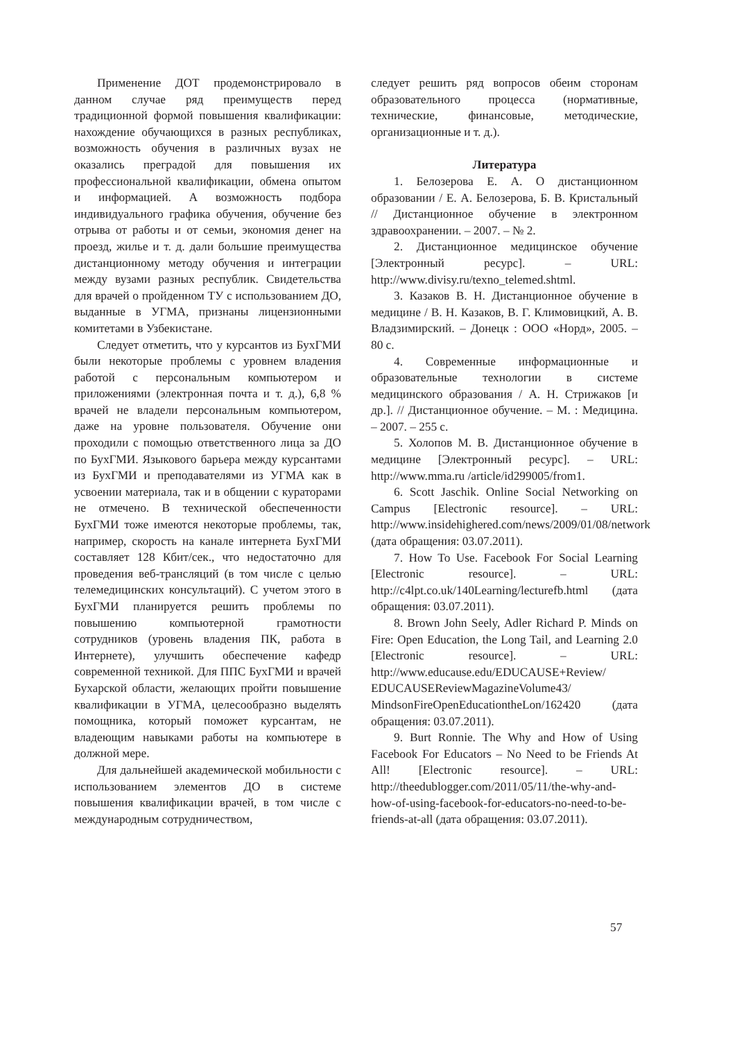Применение ДОТ продемонстрировало в данном случае ряд преимуществ перед традиционной формой повышения квалификации: нахождение обучающихся в разных республиках, возможность обучения в различных вузах не оказались преградой для повышения их профессиональной квалификации, обмена опытом и информацией. А возможность подбора индивидуального графика обучения, обучение без отрыва от работы и от семьи, экономия денег на проезд, жилье и т. д. дали большие преимущества дистанционному методу обучения и интеграции между вузами разных республик. Свидетельства для врачей о пройденном ТУ с использованием ДО, выданные в УГМА, признаны лицензионными комитетами в Узбекистане.
Следует отметить, что у курсантов из БухГМИ были некоторые проблемы с уровнем владения работой с персональным компьютером и приложениями (электронная почта и т. д.), 6,8 % врачей не владели персональным компьютером, даже на уровне пользователя. Обучение они проходили с помощью ответственного лица за ДО по БухГМИ. Языкового барьера между курсантами из БухГМИ и преподавателями из УГМА как в усвоении материала, так и в общении с кураторами не отмечено. В технической обеспеченности БухГМИ тоже имеются некоторые проблемы, так, например, скорость на канале интернета БухГМИ составляет 128 Кбит/сек., что недостаточно для проведения веб-трансляций (в том числе с целью телемедицинских консультаций). С учетом этого в БухГМИ планируется решить проблемы по повышению компьютерной грамотности сотрудников (уровень владения ПК, работа в Интернете), улучшить обеспечение кафедр современной техникой. Для ППС БухГМИ и врачей Бухарской области, желающих пройти повышение квалификации в УГМА, целесообразно выделять помощника, который поможет курсантам, не владеющим навыками работы на компьютере в должной мере.
Для дальнейшей академической мобильности с использованием элементов ДО в системе повышения квалификации врачей, в том числе с международным сотрудничеством,
следует решить ряд вопросов обеим сторонам образовательного процесса (нормативные, технические, финансовые, методические, организационные и т. д.).
Литература
1. Белозерова Е. А. О дистанционном образовании / Е. А. Белозерова, Б. В. Кристальный // Дистанционное обучение в электронном здравоохранении. – 2007. – № 2.
2. Дистанционное медицинское обучение [Электронный ресурс]. – URL: http://www.divisy.ru/texno_telemed.shtml.
3. Казаков В. Н. Дистанционное обучение в медицине / В. Н. Казаков, В. Г. Климовицкий, А. В. Владзимирский. – Донецк : ООО «Норд», 2005. – 80 с.
4. Современные информационные и образовательные технологии в системе медицинского образования / А. Н. Стрижаков [и др.]. // Дистанционное обучение. – М. : Медицина. – 2007. – 255 с.
5. Холопов М. В. Дистанционное обучение в медицине [Электронный ресурс]. – URL: http://www.mma.ru /article/id299005/from1.
6. Scott Jaschik. Online Social Networking on Campus [Electronic resource]. – URL: http://www.insidehighered.com/news/2009/01/08/network (дата обращения: 03.07.2011).
7. How To Use. Facebook For Social Learning [Electronic resource]. – URL: http://c4lpt.co.uk/140Learning/lecturefb.html (дата обращения: 03.07.2011).
8. Brown John Seely, Adler Richard P. Minds on Fire: Open Education, the Long Tail, and Learning 2.0 [Electronic resource]. – URL: http://www.educause.edu/EDUCAUSE+Review/ EDUCAUSEReviewMagazineVolume43/ MindsonFireOpenEducationtheLon/162420 (дата обращения: 03.07.2011).
9. Burt Ronnie. The Why and How of Using Facebook For Educators – No Need to be Friends At All! [Electronic resource]. – URL: http://theedublogger.com/2011/05/11/the-why-and-how-of-using-facebook-for-educators-no-need-to-be-friends-at-all (дата обращения: 03.07.2011).
57